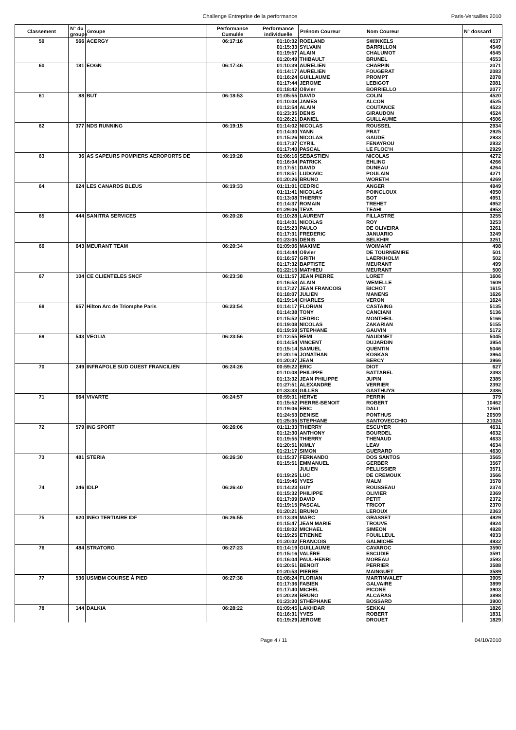Challenge Entreprise de la performance Paris-Versailles 2010
| Classement | N° du groupe | Groupe | Performance Cumulée | Performance individuelle | Prénom Coureur | Nom Coureur | N° dossard |
| --- | --- | --- | --- | --- | --- | --- | --- |
| 59 | 566 | ACERGY | 06:17:16 | 01:10:32 | ROELAND | SWINKELS | 4537 |
| | | | | 01:15:33 | SYLVAIN | BARRILLON | 4549 |
| | | | | 01:19:57 | ALAIN | CHALUMOT | 4545 |
| | | | | 01:20:49 | THIBAULT | BRUNEL | 4553 |
| 60 | 181 | EOGN | 06:17:46 | 01:10:39 | AURELIEN | CHARPIN | 2071 |
| | | | | 01:14:17 | AURELIEN | FOUGERAT | 2083 |
| | | | | 01:16:24 | GUILLAUME | PROMPT | 2078 |
| | | | | 01:17:44 | JEROME | LEBIGOT | 2081 |
| | | | | 01:18:42 | Olivier | BORRIELLO | 2077 |
| 61 | 88 | BUT | 06:18:53 | 01:05:55 | DAVID | COLIN | 4520 |
| | | | | 01:10:08 | JAMES | ALCON | 4525 |
| | | | | 01:12:54 | ALAIN | COUTANCE | 4523 |
| | | | | 01:23:35 | DENIS | GIRAUDON | 4524 |
| | | | | 01:26:21 | DANIEL | GUILLAUME | 4506 |
| 62 | 377 | NDS RUNNING | 06:19:15 | 01:14:02 | NICOLAS | ROUSSEL | 2934 |
| | | | | 01:14:30 | YANN | PRAT | 2925 |
| | | | | 01:15:26 | NICOLAS | GAUDE | 2933 |
| | | | | 01:17:37 | CYRIL | FENAYROU | 2932 |
| | | | | 01:17:40 | PASCAL | LE FLOC'H | 2929 |
| 63 | 36 | AS SAPEURS POMPIERS AEROPORTS DE | 06:19:28 | 01:06:16 | SEBASTIEN | NICOLAS | 4272 |
| | | | | 01:16:04 | PATRICK | EHLING | 4266 |
| | | | | 01:17:51 | DAVID | DUNEAU | 4264 |
| | | | | 01:18:51 | LUDOVIC | POULAIN | 4271 |
| | | | | 01:20:26 | BRUNO | WORETH | 4269 |
| 64 | 624 | LES CANARDS BLEUS | 06:19:33 | 01:11:01 | CEDRIC | ANGER | 4949 |
| | | | | 01:11:41 | NICOLAS | POINCLOUX | 4950 |
| | | | | 01:13:08 | THIERRY | BOT | 4951 |
| | | | | 01:14:37 | ROMAIN | TREHET | 4952 |
| | | | | 01:29:06 | TEVA | TEAHI | 4953 |
| 65 | 444 | SANITRA SERVICES | 06:20:28 | 01:10:28 | LAURENT | FILLASTRE | 3255 |
| | | | | 01:14:01 | NICOLAS | ROY | 3253 |
| | | | | 01:15:23 | PAULO | DE OLIVEIRA | 3261 |
| | | | | 01:17:31 | FREDERIC | JANUARIO | 3249 |
| | | | | 01:23:05 | DENIS | BELKHIR | 3251 |
| 66 | 643 | MEURANT TEAM | 06:20:34 | 01:09:06 | MAXIME | WOIMANT | 498 |
| | | | | 01:14:44 | Olivier | DE TOURNEMIRE | 501 |
| | | | | 01:16:57 | GRITH | LAERKHOLM | 502 |
| | | | | 01:17:32 | BAPTISTE | MEURANT | 499 |
| | | | | 01:22:15 | MATHIEU | MEURANT | 500 |
| 67 | 104 | CE CLIENTELES SNCF | 06:23:38 | 01:11:57 | JEAN PIERRE | LORET | 1606 |
| | | | | 01:16:53 | ALAIN | WEMELLE | 1609 |
| | | | | 01:17:27 | JEAN FRANCOIS | BICHOT | 1615 |
| | | | | 01:18:07 | JULIEN | MANENS | 1626 |
| | | | | 01:19:14 | CHARLES | VERON | 1624 |
| 68 | 657 | Hilton Arc de Triomphe Paris | 06:23:54 | 01:14:17 | FLORIAN | CASTAING | 5135 |
| | | | | 01:14:38 | TONY | CANCIANI | 5136 |
| | | | | 01:15:52 | CEDRIC | MONTHEIL | 5166 |
| | | | | 01:19:08 | NICOLAS | ZAKARIAN | 5155 |
| | | | | 01:19:59 | STEPHANE | GAUVIN | 5172 |
| 69 | 543 | VEOLIA | 06:23:56 | 01:12:55 | REMI | NAUDINET | 5045 |
| | | | | 01:14:54 | VINCENT | DUJARDIN | 3954 |
| | | | | 01:15:14 | SAMUEL | QUENTIN | 5046 |
| | | | | 01:20:16 | JONATHAN | KOSKAS | 3964 |
| | | | | 01:20:37 | JEAN | BERCY | 3966 |
| 70 | 249 | INFRAPOLE SUD OUEST FRANCILIEN | 06:24:26 | 00:59:22 | ERIC | DIOT | 627 |
| | | | | 01:10:08 | PHILIPPE | BATTAREL | 2393 |
| | | | | 01:13:32 | JEAN PHILIPPE | JUPIN | 2385 |
| | | | | 01:27:51 | ALEXANDRE | VERRIER | 2392 |
| | | | | 01:33:33 | GILLES | GASTHUYS | 2386 |
| 71 | 664 | VIVARTE | 06:24:57 | 00:59:31 | HERVE | PERRIN | 379 |
| | | | | 01:15:52 | PIERRE-BENOIT | ROBERT | 10462 |
| | | | | 01:19:06 | ERIC | DALI | 12561 |
| | | | | 01:24:53 | DENISE | PONTHUS | 20509 |
| | | | | 01:25:35 | STEPHANE | SANTOVECCHIO | 21024 |
| 72 | 579 | ING SPORT | 06:26:06 | 01:11:33 | THIERRY | ESCUYER | 4631 |
| | | | | 01:12:30 | ANTHONY | BOURDEL | 4632 |
| | | | | 01:19:55 | THIERRY | THENAUD | 4633 |
| | | | | 01:20:51 | KIMLY | LEAV | 4634 |
| | | | | 01:21:17 | SIMON | GUERARD | 4630 |
| 73 | 481 | STERIA | 06:26:30 | 01:15:37 | FERNANDO | DOS SANTOS | 3565 |
| | | | | 01:15:51 | EMMANUEL | GERBER | 3567 |
| | | | | | JULIEN | PELLISSIER | 3571 |
| | | | | 01:19:25 | LUC | DE CREMOUX | 3566 |
| | | | | 01:19:46 | YVES | MALM | 3578 |
| 74 | 246 | IDLP | 06:26:40 | 01:14:23 | GUY | ROUSSEAU | 2374 |
| | | | | 01:15:32 | PHILIPPE | OLIVIER | 2369 |
| | | | | 01:17:09 | DAVID | PETIT | 2372 |
| | | | | 01:19:15 | PASCAL | TRICOT | 2370 |
| | | | | 01:20:21 | BRUNO | LEROUX | 2363 |
| 75 | 620 | INEO TERTIAIRE IDF | 06:26:55 | 01:13:39 | MARC | GRASSET | 4929 |
| | | | | 01:15:47 | JEAN MARIE | TROUVE | 4924 |
| | | | | 01:18:02 | MICHAEL | SIMEON | 4928 |
| | | | | 01:19:25 | ETIENNE | FOUILLEUL | 4933 |
| | | | | 01:20:02 | FRANCOIS | GALMICHE | 4932 |
| 76 | 484 | STRATORG | 06:27:23 | 01:14:19 | GUILLAUME | CAVAROC | 3590 |
| | | | | 01:15:16 | VALÈRE | ESCUDIE | 3591 |
| | | | | 01:16:04 | PAUL-HENRI | MOREAU | 3593 |
| | | | | 01:20:51 | BENOIT | PERRIER | 3588 |
| | | | | 01:20:53 | PIERRE | MAINGUET | 3589 |
| 77 | 536 | USMBM COURSE À PIED | 06:27:38 | 01:08:24 | FLORIAN | MARTINVALET | 3905 |
| | | | | 01:17:36 | FABIEN | GALVAIRE | 3899 |
| | | | | 01:17:40 | MICHEL | PICONE | 3903 |
| | | | | 01:20:28 | BRUNO | ALCARAS | 3898 |
| | | | | 01:23:30 | STHÉPHANE | BOSSARD | 3900 |
| 78 | 144 | DALKIA | 06:28:22 | 01:09:45 | LAKHDAR | SEKKAI | 1826 |
| | | | | 01:16:31 | YVES | ROBERT | 1831 |
| | | | | 01:19:29 | JEROME | DROUET | 1829 |
Page 4 / 11 04/10/2010